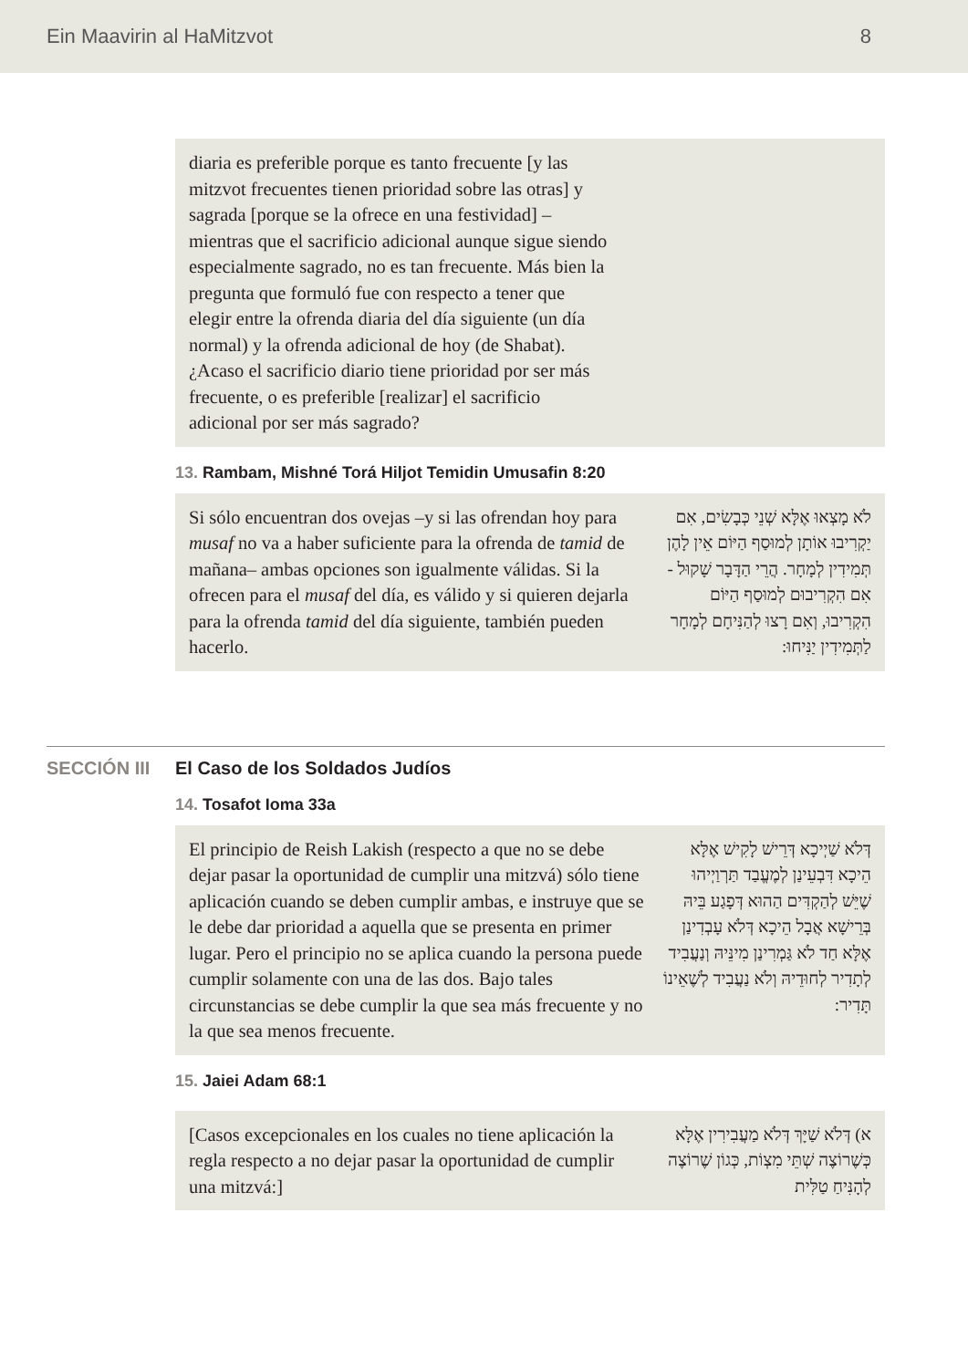Ein Maavirin al HaMitzvot 8
diaria es preferible porque es tanto frecuente [y las mitzvot frecuentes tienen prioridad sobre las otras] y sagrada [porque se la ofrece en una festividad] – mientras que el sacrificio adicional aunque sigue siendo especialmente sagrado, no es tan frecuente. Más bien la pregunta que formuló fue con respecto a tener que elegir entre la ofrenda diaria del día siguiente (un día normal) y la ofrenda adicional de hoy (de Shabat). ¿Acaso el sacrificio diario tiene prioridad por ser más frecuente, o es preferible [realizar] el sacrificio adicional por ser más sagrado?
13. Rambam, Mishné Torá Hiljot Temidin Umusafin 8:20
Si sólo encuentran dos ovejas –y si las ofrendan hoy para musaf no va a haber suficiente para la ofrenda de tamid de mañana– ambas opciones son igualmente válidas. Si la ofrecen para el musaf del día, es válido y si quieren dejarla para la ofrenda tamid del día siguiente, también pueden hacerlo.
לֹא מָצְאוּ אֶלָּא שְׁנֵי כְּבָשִׂים, אִם יַקְרִיבוּ אוֹתָן לְמוּסַף הַיּוֹם אֵין לָהֶן תְּמִידִין לְמָחָר. הֲרֵי הַדָּבָר שָׁקוּל - אִם הִקְרִיבוּם לְמוּסַף הַיּוֹם הִקְרִיבוּ, וְאִם רָצוּ לְהַנִּיחָם לְמָחָר לַתְּמִידִין יַנִּיחוּ:
SECCIÓN III El Caso de los Soldados Judíos
14. Tosafot Ioma 33a
El principio de Reish Lakish (respecto a que no se debe dejar pasar la oportunidad de cumplir una mitzvá) sólo tiene aplicación cuando se deben cumplir ambas, e instruye que se le debe dar prioridad a aquella que se presenta en primer lugar. Pero el principio no se aplica cuando la persona puede cumplir solamente con una de las dos. Bajo tales circunstancias se debe cumplir la que sea más frecuente y no la que sea menos frecuente.
דְּלֹא שַׁיְיכָא דְּרֵישׁ לָקִישׁ אֶלָּא הֵיכָא דִּבְעֵינַן לְמֶעֱבַד תַּרְוַיְיהוּ שֶׁיֵּשׁ לְהַקְדִּים הַהוּא דְּפָגַע בֵּיהּ בְּרֵישָׁא אֲבָל הֵיכָא דְּלֹא עָבְדִינַן אֶלָּא חַד לֹא גַּמְרִינַן מִינֵּיהּ וְנַעֲבִיד לְתָדִיר לְחוּדֵיהּ וְלֹא נַעֲבִיד לְשֶׁאֵינוֹ תָּדִיר:
15. Jaiei Adam 68:1
[Casos excepcionales en los cuales no tiene aplicación la regla respecto a no dejar pasar la oportunidad de cumplir una mitzvá:]
א) דְּלֹא שַׁיָּךְ דְּלֹא מַעֲבִירִין אֶלָּא כְּשֶׁרוֹצֶה שְׁתֵּי מִצְוֹת, כְּגוֹן שֶׁרוֹצֶה לְהָנִּיחַ טַלִּית